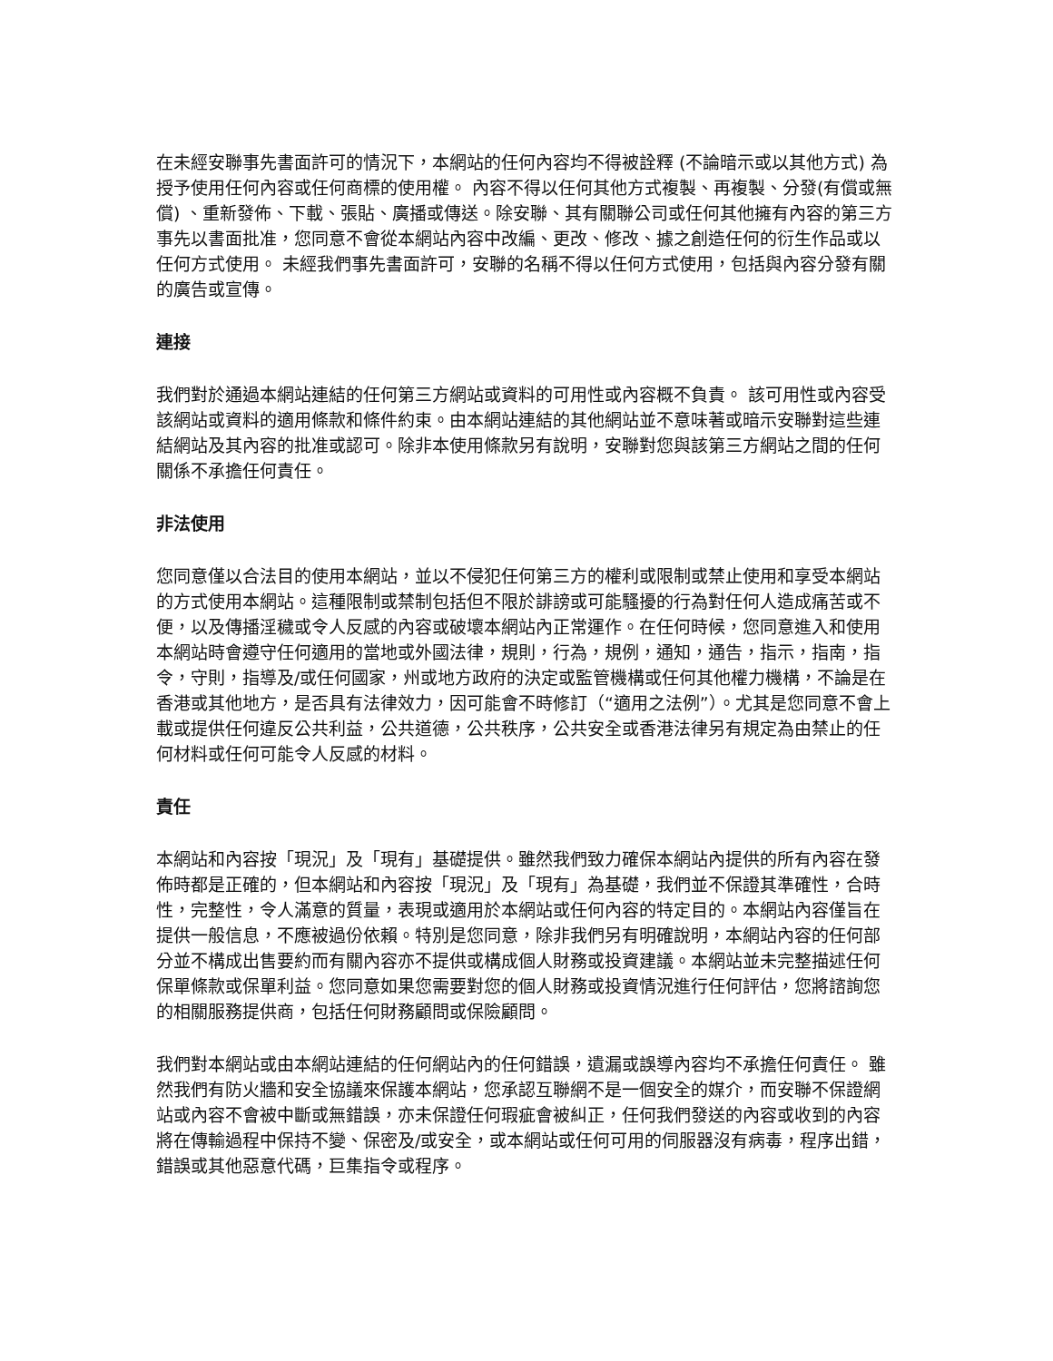在未經安聯事先書面許可的情況下，本網站的任何內容均不得被詮釋 (不論暗示或以其他方式) 為授予使用任何內容或任何商標的使用權。 內容不得以任何其他方式複製、再複製、分發(有償或無償) 、重新發佈、下載、張貼、廣播或傳送。除安聯、其有關聯公司或任何其他擁有內容的第三方事先以書面批准，您同意不會從本網站內容中改編、更改、修改、據之創造任何的衍生作品或以任何方式使用。 未經我們事先書面許可，安聯的名稱不得以任何方式使用，包括與內容分發有關的廣告或宣傳。
連接
我們對於通過本網站連結的任何第三方網站或資料的可用性或內容概不負責。 該可用性或內容受該網站或資料的適用條款和條件約束。由本網站連結的其他網站並不意味著或暗示安聯對這些連結網站及其內容的批准或認可。除非本使用條款另有說明，安聯對您與該第三方網站之間的任何關係不承擔任何責任。
非法使用
您同意僅以合法目的使用本網站，並以不侵犯任何第三方的權利或限制或禁止使用和享受本網站的方式使用本網站。這種限制或禁制包括但不限於誹謗或可能騷擾的行為對任何人造成痛苦或不便，以及傳播淫穢或令人反感的內容或破壞本網站內正常運作。在任何時候，您同意進入和使用本網站時會遵守任何適用的當地或外國法律，規則，行為，規例，通知，通告，指示，指南，指令，守則，指導及/或任何國家，州或地方政府的決定或監管機構或任何其他權力機構，不論是在香港或其他地方，是否具有法律效力，因可能會不時修訂（“適用之法例”）。尤其是您同意不會上載或提供任何違反公共利益，公共道德，公共秩序，公共安全或香港法律另有規定為由禁止的任何材料或任何可能令人反感的材料。
責任
本網站和內容按「現況」及「現有」基礎提供。雖然我們致力確保本網站內提供的所有內容在發佈時都是正確的，但本網站和內容按「現況」及「現有」為基礎，我們並不保證其準確性，合時性，完整性，令人滿意的質量，表現或適用於本網站或任何內容的特定目的。本網站內容僅旨在提供一般信息，不應被過份依賴。特別是您同意，除非我們另有明確說明，本網站內容的任何部分並不構成出售要約而有關內容亦不提供或構成個人財務或投資建議。本網站並未完整描述任何保單條款或保單利益。您同意如果您需要對您的個人財務或投資情況進行任何評估，您將諮詢您的相關服務提供商，包括任何財務顧問或保險顧問。
我們對本網站或由本網站連結的任何網站內的任何錯誤，遺漏或誤導內容均不承擔任何責任。 雖然我們有防火牆和安全協議來保護本網站，您承認互聯網不是一個安全的媒介，而安聯不保證網站或內容不會被中斷或無錯誤，亦未保證任何瑕疵會被糾正，任何我們發送的內容或收到的內容將在傳輸過程中保持不變、保密及/或安全，或本網站或任何可用的伺服器沒有病毒，程序出錯，錯誤或其他惡意代碼，巨集指令或程序。